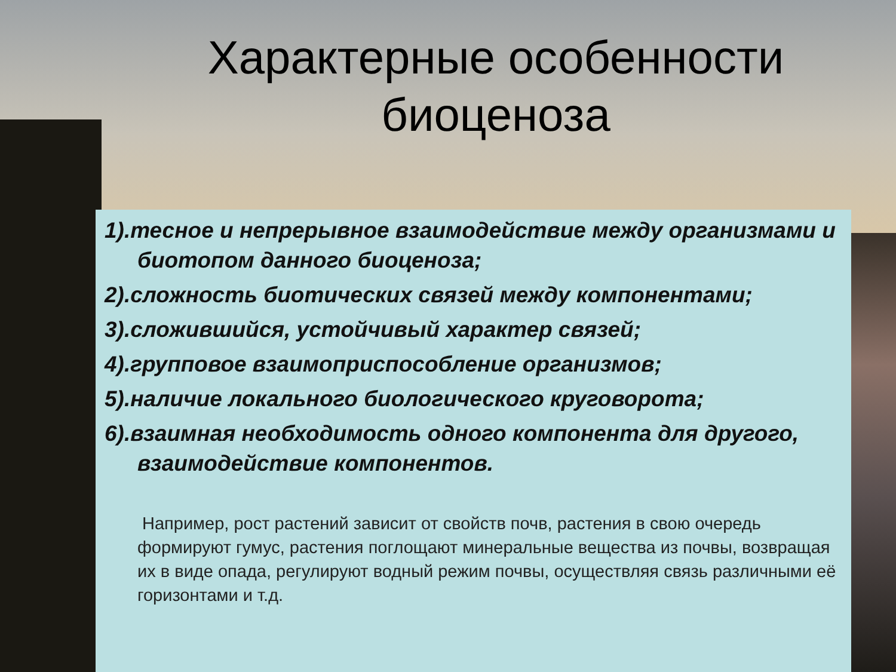Характерные особенности биоценоза
1).тесное и непрерывное взаимодействие между организмами и биотопом данного биоценоза;
2).сложность биотических связей между компонентами;
3).сложившийся, устойчивый характер связей;
4).групповое взаимоприспособление организмов;
5).наличие локального биологического круговорота;
6).взаимная необходимость одного компонента для другого, взаимодействие компонентов.
Например, рост растений зависит от свойств почв, растения в свою очередь формируют гумус, растения поглощают минеральные вещества из почвы, возвращая их в виде опада, регулируют водный режим почвы, осуществляя связь различными её горизонтами и т.д.